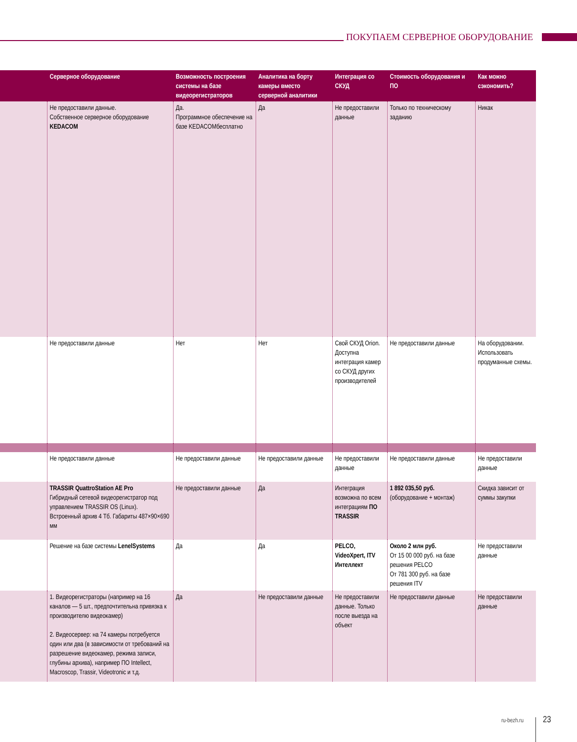ПОКУПАЕМ СЕРВЕРНОЕ ОБОРУДОВАНИЕ
| | Серверное оборудование | Возможность построения системы на базе видеорегистраторов | Аналитика на борту камеры вместо серверной аналитики | Интеграция со СКУД | Стоимость оборудования и ПО | Как можно сэкономить? |
| --- | --- | --- | --- | --- | --- | --- |
| | Не предоставили данные. Собственное серверное оборудование KEDACOM | Да. Программное обеспечение на базе KEDACOMбесплатно | Да | Не предоставили данные | Только по техническому заданию | Никак |
| | Не предоставили данные | Нет | Нет | Свой СКУД Orion. Доступна интеграция камер со СКУД других производителей | Не предоставили данные | На оборудовании. Использовать продуманные схемы. |
| | Не предоставили данные | Не предоставили данные | Не предоставили данные | Не предоставили данные | Не предоставили данные | Не предоставили данные |
| | TRASSIR QuattroStation AE Pro Гибридный сетевой видеорегистратор под управлением TRASSIR OS (Linux). Встроенный архив 4 Тб. Габариты 487×90×690 мм | Не предоставили данные | Да | Интеграция возможна по всем интеграциям ПО TRASSIR | 1 892 035,50 руб. (оборудование + монтаж) | Скидка зависит от суммы закупки |
| | Решение на базе системы LenelSystems | Да | Да | PELCO, VideoXpert, ITV Интеллект | Около 2 млн руб. От 15 00 000 руб. на базе решения PELCO От 781 300 руб. на базе решения ITV | Не предоставили данные |
| | 1. Видеорегистраторы (например на 16 каналов — 5 шт., предпочтительна привязка к производителю видеокамер) 2. Видеосервер: на 74 камеры потребуется один или два (в зависимости от требований на разрешение видеокамер, режима записи, глубины архива), например ПО Intellect, Macroscop, Trassir, Videotronic и т.д. | Да | Не предоставили данные | Не предоставили данные. Только после выезда на объект | Не предоставили данные | Не предоставили данные |
ru-bezh.ru 23